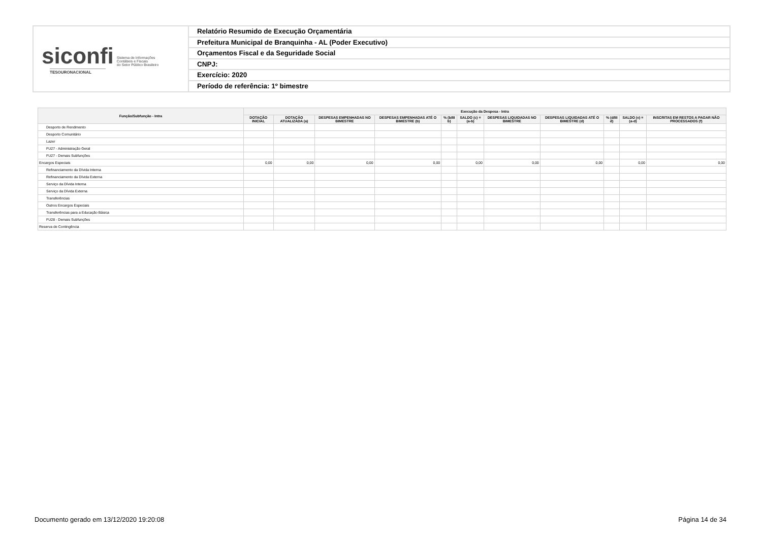siconfi Sistema de Informações
Contábeis e Fiscais
do Setor Público Brasileiro
TESOURONACIONAL
Relatório Resumido de Execução Orçamentária
Prefeitura Municipal de Branquinha - AL (Poder Executivo)
Orçamentos Fiscal e da Seguridade Social
CNPJ:
Exercício: 2020
Período de referência: 1º bimestre
| Função/Subfunção - Intra | Execução da Despesa - Intra | | | | | | | | | | |
| --- | --- | --- | --- | --- | --- | --- | --- | --- | --- | --- | --- |
| | DOTAÇÃO INICIAL | DOTAÇÃO ATUALIZADA (a) | DESPESAS EMPENHADAS NO BIMESTRE | DESPESAS EMPENHADAS ATÉ O BIMESTRE (b) | % (b/III b) | SALDO (c) = (a-b) | DESPESAS LIQUIDADAS NO BIMESTRE | DESPESAS LIQUIDADAS ATÉ O BIMESTRE (d) | % (d/III d) | SALDO (e) = (a-d) | INSCRITAS EM RESTOS A PAGAR NÃO PROCESSADOS (f) |
| Desporto de Rendimento | | | | | | | | | | | |
| Desporto Comunitário | | | | | | | | | | | |
| Lazer | | | | | | | | | | | |
| FU27 - Administração Geral | | | | | | | | | | | |
| FU27 - Demais Subfunções | | | | | | | | | | | |
| Encargos Especiais | 0,00 | 0,00 | 0,00 | 0,00 | | 0,00 | 0,00 | 0,00 | | 0,00 | 0,00 |
| Refinanciamento da Dívida Interna | | | | | | | | | | | |
| Refinanciamento da Dívida Externa | | | | | | | | | | | |
| Serviço da Dívida Interna | | | | | | | | | | | |
| Serviço da Dívida Externa | | | | | | | | | | | |
| Transferências | | | | | | | | | | | |
| Outros Encargos Especiais | | | | | | | | | | | |
| Transferências para a Educação Básica | | | | | | | | | | | |
| FU28 - Demais Subfunções | | | | | | | | | | | |
| Reserva de Contingência | | | | | | | | | | | |
Documento gerado em 13/12/2020 19:20:08 Página 14 de 34